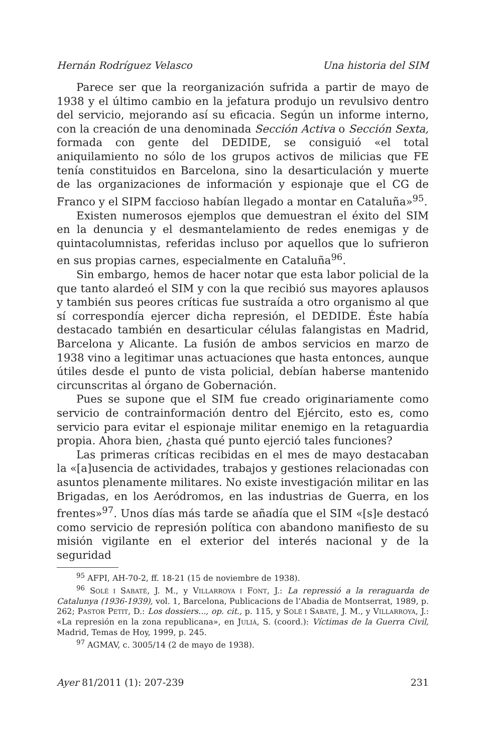Hernán Rodríguez Velasco Una historia del SIM
Parece ser que la reorganización sufrida a partir de mayo de 1938 y el último cambio en la jefatura produjo un revulsivo dentro del servicio, mejorando así su eficacia. Según un informe interno, con la creación de una denominada Sección Activa o Sección Sexta, formada con gente del DEDIDE, se consiguió «el total aniquilamiento no sólo de los grupos activos de milicias que FE tenía constituidos en Barcelona, sino la desarticulación y muerte de las organizaciones de información y espionaje que el CG de Franco y el SIPM faccioso habían llegado a montar en Cataluña»<sup>95</sup>.
Existen numerosos ejemplos que demuestran el éxito del SIM en la denuncia y el desmantelamiento de redes enemigas y de quintacolumnistas, referidas incluso por aquellos que lo sufrieron en sus propias carnes, especialmente en Cataluña<sup>96</sup>.
Sin embargo, hemos de hacer notar que esta labor policial de la que tanto alardeó el SIM y con la que recibió sus mayores aplausos y también sus peores críticas fue sustraída a otro organismo al que sí correspondía ejercer dicha represión, el DEDIDE. Éste había destacado también en desarticular células falangistas en Madrid, Barcelona y Alicante. La fusión de ambos servicios en marzo de 1938 vino a legitimar unas actuaciones que hasta entonces, aunque útiles desde el punto de vista policial, debían haberse mantenido circunscritas al órgano de Gobernación.
Pues se supone que el SIM fue creado originariamente como servicio de contrainformación dentro del Ejército, esto es, como servicio para evitar el espionaje militar enemigo en la retaguardia propia. Ahora bien, ¿hasta qué punto ejerció tales funciones?
Las primeras críticas recibidas en el mes de mayo destacaban la «[a]usencia de actividades, trabajos y gestiones relacionadas con asuntos plenamente militares. No existe investigación militar en las Brigadas, en los Aeródromos, en las industrias de Guerra, en los frentes»<sup>97</sup>. Unos días más tarde se añadía que el SIM «[s]e destacó como servicio de represión política con abandono manifiesto de su misión vigilante en el exterior del interés nacional y de la seguridad
<sup>95</sup> AFPI, AH-70-2, ff. 18-21 (15 de noviembre de 1938).
<sup>96</sup> SOLÉ I SABATÉ, J. M., y VILLARROYA I FONT, J.: La repressió a la reraguarda de Catalunya (1936-1939), vol. 1, Barcelona, Publicacions de l’Abadia de Montserrat, 1989, p. 262; PASTOR PETIT, D.: Los dossiers..., op. cit., p. 115, y SOLÉ I SABATÉ, J. M., y VILLARROYA, J.: «La represión en la zona republicana», en JULIÁ, S. (coord.): Víctimas de la Guerra Civil, Madrid, Temas de Hoy, 1999, p. 245.
<sup>97</sup> AGMAV, c. 3005/14 (2 de mayo de 1938).
Ayer 81/2011 (1): 207-239 231